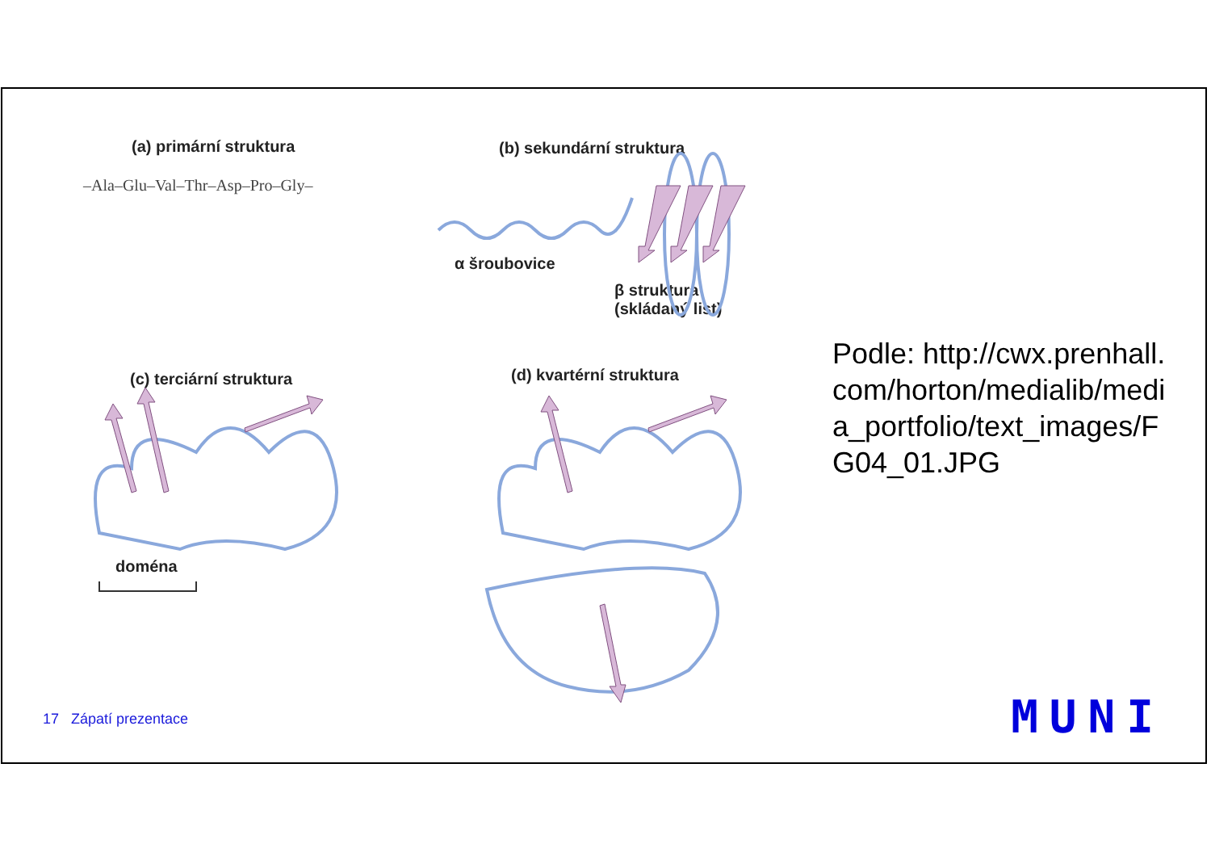(a) primární struktura
–Ala–Glu–Val–Thr–Asp–Pro–Gly–
(b) sekundární struktura
α šroubovice
β struktura
(skládaný list)
(c) terciární struktura
doména
(d) kvartérní struktura
Podle: http://cwx.prenhall.com/horton/medialib/media_portfolio/text_images/FG04_01.JPG
17 Zápatí prezentace MUNI